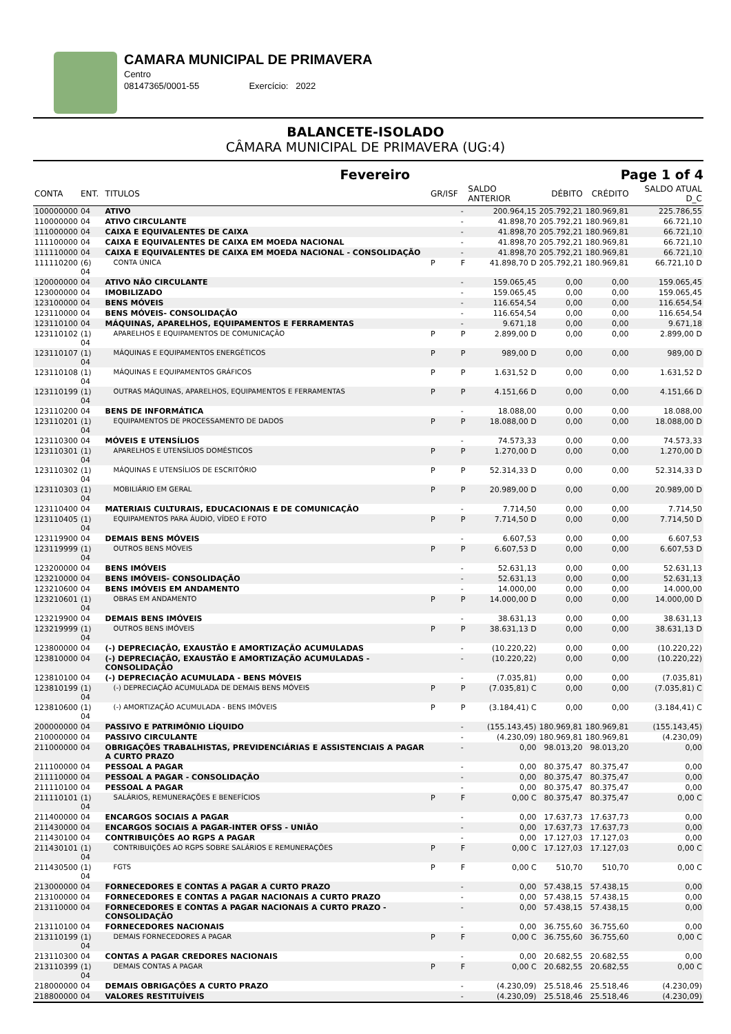CAMARA MUNICIPAL DE PRIMAVERA
Centro
08147365/0001-55 Exercício: 2022
BALANCETE-ISOLADO
CÂMARA MUNICIPAL DE PRIMAVERA (UG:4)
Fevereiro Page 1 of 4
| CONTA | ENT. | TITULOS | GR/ISF | | SALDO ANTERIOR | DÉBITO | CRÉDITO | SALDO ATUAL D_C |
| --- | --- | --- | --- | --- | --- | --- | --- | --- |
| 100000000 | 04 | ATIVO | | - | 200.964,15 | 205.792,21 | 180.969,81 | 225.786,55 |
| 110000000 | 04 | ATIVO CIRCULANTE | | - | 41.898,70 | 205.792,21 | 180.969,81 | 66.721,10 |
| 111000000 | 04 | CAIXA E EQUIVALENTES DE CAIXA | | - | 41.898,70 | 205.792,21 | 180.969,81 | 66.721,10 |
| 111100000 | 04 | CAIXA E EQUIVALENTES DE CAIXA EM MOEDA NACIONAL | | - | 41.898,70 | 205.792,21 | 180.969,81 | 66.721,10 |
| 111110000 | 04 | CAIXA E EQUIVALENTES DE CAIXA EM MOEDA NACIONAL - CONSOLIDAÇÃO | | - | 41.898,70 | 205.792,21 | 180.969,81 | 66.721,10 |
| 111110200 | (6) 04 | CONTA ÚNICA | P | F | 41.898,70 D | 205.792,21 | 180.969,81 | 66.721,10 D |
| 120000000 | 04 | ATIVO NÃO CIRCULANTE | | - | 159.065,45 | 0,00 | 0,00 | 159.065,45 |
| 123000000 | 04 | IMOBILIZADO | | - | 159.065,45 | 0,00 | 0,00 | 159.065,45 |
| 123100000 | 04 | BENS MÓVEIS | | - | 116.654,54 | 0,00 | 0,00 | 116.654,54 |
| 123110000 | 04 | BENS MÓVEIS- CONSOLIDAÇÃO | | - | 116.654,54 | 0,00 | 0,00 | 116.654,54 |
| 123110100 | 04 | MÁQUINAS, APARELHOS, EQUIPAMENTOS E FERRAMENTAS | | - | 9.671,18 | 0,00 | 0,00 | 9.671,18 |
| 123110102 | (1) 04 | APARELHOS E EQUIPAMENTOS DE COMUNICAÇÃO | P | P | 2.899,00 D | 0,00 | 0,00 | 2.899,00 D |
| 123110107 | (1) 04 | MÁQUINAS E EQUIPAMENTOS ENERGÉTICOS | P | P | 989,00 D | 0,00 | 0,00 | 989,00 D |
| 123110108 | (1) 04 | MÁQUINAS E EQUIPAMENTOS GRÁFICOS | P | P | 1.631,52 D | 0,00 | 0,00 | 1.631,52 D |
| 123110199 | (1) 04 | OUTRAS MÁQUINAS, APARELHOS, EQUIPAMENTOS E FERRAMENTAS | P | P | 4.151,66 D | 0,00 | 0,00 | 4.151,66 D |
| 123110200 | 04 | BENS DE INFORMÁTICA | | - | 18.088,00 | 0,00 | 0,00 | 18.088,00 |
| 123110201 | (1) 04 | EQUIPAMENTOS DE PROCESSAMENTO DE DADOS | P | P | 18.088,00 D | 0,00 | 0,00 | 18.088,00 D |
| 123110300 | 04 | MÓVEIS E UTENSÍLIOS | | - | 74.573,33 | 0,00 | 0,00 | 74.573,33 |
| 123110301 | (1) 04 | APARELHOS E UTENSÍLIOS DOMÉSTICOS | P | P | 1.270,00 D | 0,00 | 0,00 | 1.270,00 D |
| 123110302 | (1) 04 | MÁQUINAS E UTENSÍLIOS DE ESCRITÓRIO | P | P | 52.314,33 D | 0,00 | 0,00 | 52.314,33 D |
| 123110303 | (1) 04 | MOBILIÁRIO EM GERAL | P | P | 20.989,00 D | 0,00 | 0,00 | 20.989,00 D |
| 123110400 | 04 | MATERIAIS CULTURAIS, EDUCACIONAIS E DE COMUNICAÇÃO | | - | 7.714,50 | 0,00 | 0,00 | 7.714,50 |
| 123110405 | (1) 04 | EQUIPAMENTOS PARA ÁUDIO, VÍDEO E FOTO | P | P | 7.714,50 D | 0,00 | 0,00 | 7.714,50 D |
| 123119900 | 04 | DEMAIS BENS MÓVEIS | | - | 6.607,53 | 0,00 | 0,00 | 6.607,53 |
| 123119999 | (1) 04 | OUTROS BENS MÓVEIS | P | P | 6.607,53 D | 0,00 | 0,00 | 6.607,53 D |
| 123200000 | 04 | BENS IMÓVEIS | | - | 52.631,13 | 0,00 | 0,00 | 52.631,13 |
| 123210000 | 04 | BENS IMÓVEIS- CONSOLIDAÇÃO | | - | 52.631,13 | 0,00 | 0,00 | 52.631,13 |
| 123210600 | 04 | BENS IMÓVEIS EM ANDAMENTO | | - | 14.000,00 | 0,00 | 0,00 | 14.000,00 |
| 123210601 | (1) 04 | OBRAS EM ANDAMENTO | P | P | 14.000,00 D | 0,00 | 0,00 | 14.000,00 D |
| 123219900 | 04 | DEMAIS BENS IMÓVEIS | | - | 38.631,13 | 0,00 | 0,00 | 38.631,13 |
| 123219999 | (1) 04 | OUTROS BENS IMÓVEIS | P | P | 38.631,13 D | 0,00 | 0,00 | 38.631,13 D |
| 123800000 | 04 | (-) DEPRECIAÇÃO, EXAUSTÃO E AMORTIZAÇÃO ACUMULADAS | | - | (10.220,22) | 0,00 | 0,00 | (10.220,22) |
| 123810000 | 04 | (-) DEPRECIAÇÃO, EXAUSTÃO E AMORTIZAÇÃO ACUMULADAS - CONSOLIDAÇÃO | | - | (10.220,22) | 0,00 | 0,00 | (10.220,22) |
| 123810100 | 04 | (-) DEPRECIAÇÃO ACUMULADA - BENS MÓVEIS | | - | (7.035,81) | 0,00 | 0,00 | (7.035,81) |
| 123810199 | (1) 04 | (-) DEPRECIAÇÃO ACUMULADA DE DEMAIS BENS MÓVEIS | P | P | (7.035,81) C | 0,00 | 0,00 | (7.035,81) C |
| 123810600 | (1) 04 | (-) AMORTIZAÇÃO ACUMULADA - BENS IMÓVEIS | P | P | (3.184,41) C | 0,00 | 0,00 | (3.184,41) C |
| 200000000 | 04 | PASSIVO E PATRIMÔNIO LÍQUIDO | | - | (155.143,45) | 180.969,81 | 180.969,81 | (155.143,45) |
| 210000000 | 04 | PASSIVO CIRCULANTE | | - | (4.230,09) | 180.969,81 | 180.969,81 | (4.230,09) |
| 211000000 | 04 | OBRIGAÇÕES TRABALHISTAS, PREVIDENCIÁRIAS E ASSISTENCIAIS A PAGAR A CURTO PRAZO | | - | 0,00 | 98.013,20 | 98.013,20 | 0,00 |
| 211100000 | 04 | PESSOAL A PAGAR | | - | 0,00 | 80.375,47 | 80.375,47 | 0,00 |
| 211110000 | 04 | PESSOAL A PAGAR - CONSOLIDAÇÃO | | - | 0,00 | 80.375,47 | 80.375,47 | 0,00 |
| 211110100 | 04 | PESSOAL A PAGAR | | - | 0,00 | 80.375,47 | 80.375,47 | 0,00 |
| 211110101 | (1) 04 | SALÁRIOS, REMUNERAÇÕES E BENEFÍCIOS | P | F | 0,00 C | 80.375,47 | 80.375,47 | 0,00 C |
| 211400000 | 04 | ENCARGOS SOCIAIS A PAGAR | | - | 0,00 | 17.637,73 | 17.637,73 | 0,00 |
| 211430000 | 04 | ENCARGOS SOCIAIS A PAGAR-INTER OFSS - UNIÃO | | - | 0,00 | 17.637,73 | 17.637,73 | 0,00 |
| 211430100 | 04 | CONTRIBUIÇÕES AO RGPS A PAGAR | | - | 0,00 | 17.127,03 | 17.127,03 | 0,00 |
| 211430101 | (1) 04 | CONTRIBUIÇÕES AO RGPS SOBRE SALÁRIOS E REMUNERAÇÕES | P | F | 0,00 C | 17.127,03 | 17.127,03 | 0,00 C |
| 211430500 | (1) 04 | FGTS | P | F | 0,00 C | 510,70 | 510,70 | 0,00 C |
| 213000000 | 04 | FORNECEDORES E CONTAS A PAGAR A CURTO PRAZO | | - | 0,00 | 57.438,15 | 57.438,15 | 0,00 |
| 213100000 | 04 | FORNECEDORES E CONTAS A PAGAR NACIONAIS A CURTO PRAZO | | - | 0,00 | 57.438,15 | 57.438,15 | 0,00 |
| 213110000 | 04 | FORNECEDORES E CONTAS A PAGAR NACIONAIS A CURTO PRAZO - CONSOLIDAÇÃO | | - | 0,00 | 57.438,15 | 57.438,15 | 0,00 |
| 213110100 | 04 | FORNECEDORES NACIONAIS | | - | 0,00 | 36.755,60 | 36.755,60 | 0,00 |
| 213110199 | (1) 04 | DEMAIS FORNECEDORES A PAGAR | P | F | 0,00 C | 36.755,60 | 36.755,60 | 0,00 C |
| 213110300 | 04 | CONTAS A PAGAR CREDORES NACIONAIS | | - | 0,00 | 20.682,55 | 20.682,55 | 0,00 |
| 213110399 | (1) 04 | DEMAIS CONTAS A PAGAR | P | F | 0,00 C | 20.682,55 | 20.682,55 | 0,00 C |
| 218000000 | 04 | DEMAIS OBRIGAÇÕES A CURTO PRAZO | | - | (4.230,09) | 25.518,46 | 25.518,46 | (4.230,09) |
| 218800000 | 04 | VALORES RESTITUÍVEIS | | - | (4.230,09) | 25.518,46 | 25.518,46 | (4.230,09) |